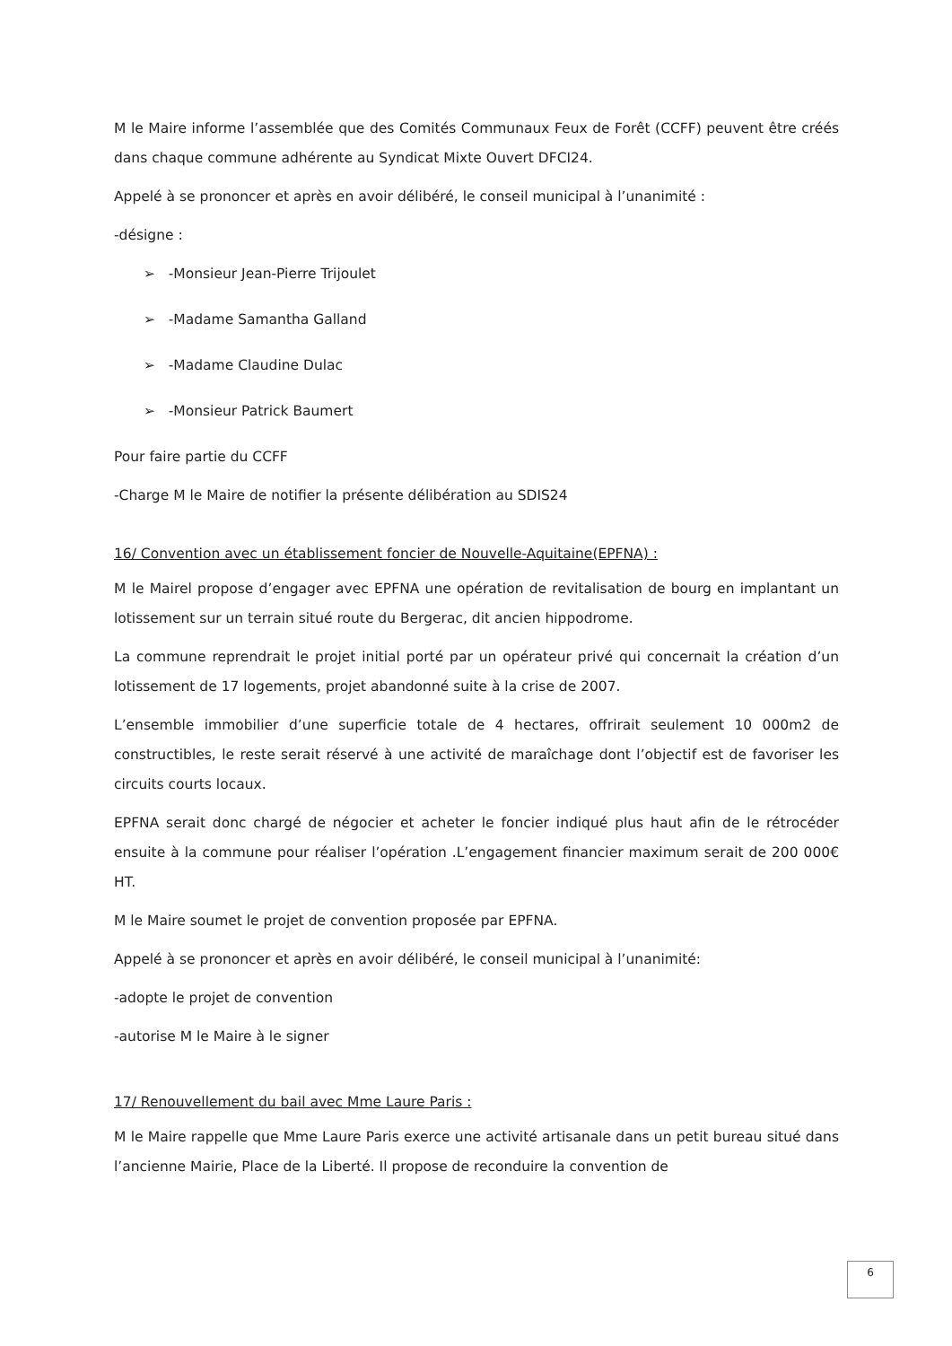M le Maire informe l’assemblée que des Comités Communaux Feux de Forêt (CCFF) peuvent être créés dans chaque commune adhérente au Syndicat Mixte Ouvert DFCI24.
Appelé à se prononcer et après en avoir délibéré, le conseil municipal à l’unanimité :
-désigne :
➢ -Monsieur Jean-Pierre Trijoulet
➢ -Madame Samantha Galland
➢ -Madame Claudine Dulac
➢ -Monsieur Patrick Baumert
Pour faire partie du CCFF
-Charge M le Maire de notifier la présente délibération au SDIS24
16/ Convention avec un établissement foncier de Nouvelle-Aquitaine(EPFNA) :
M le Mairel propose d’engager avec EPFNA une opération de revitalisation de bourg en implantant un lotissement sur un terrain situé route du Bergerac, dit ancien hippodrome.
La commune reprendrait le projet initial porté par un opérateur privé qui concernait la création d’un lotissement de 17 logements, projet abandonné suite à la crise de 2007.
L’ensemble immobilier d’une superficie totale de 4 hectares, offrirait seulement 10 000m2 de constructibles, le reste serait réservé à une activité de maraîchage dont l’objectif est de favoriser les circuits courts locaux.
EPFNA serait donc chargé de négocier et acheter le foncier indiqué plus haut afin de le rétrocéder ensuite à la commune pour réaliser l’opération .L’engagement financier maximum serait de 200 000€ HT.
M le Maire soumet le projet de convention proposée par EPFNA.
Appelé à se prononcer et après en avoir délibéré, le conseil municipal à l’unanimité:
-adopte le projet de convention
-autorise M le Maire à le signer
17/ Renouvellement du bail avec Mme Laure Paris :
M le Maire rappelle que Mme Laure Paris exerce une activité artisanale dans un petit bureau situé dans l’ancienne Mairie, Place de la Liberté. Il propose de reconduire la convention de
6